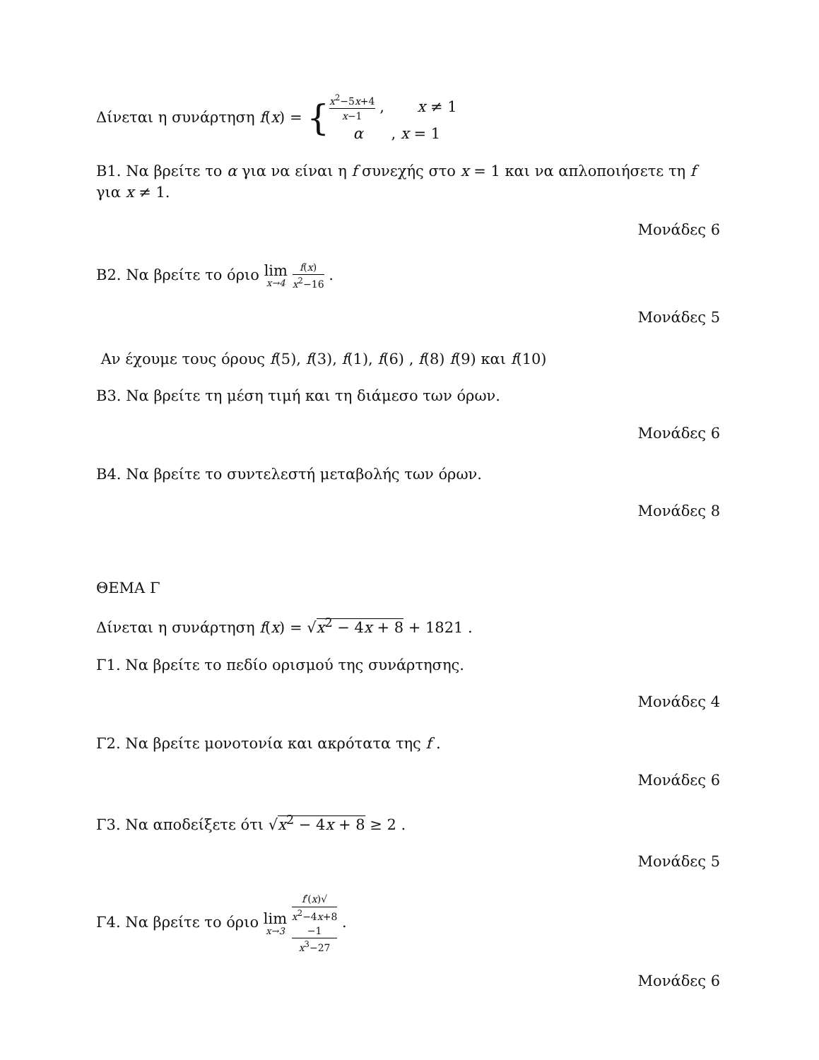Δίνεται η συνάρτηση f(x) = {x<sup>2</sup>−5x+4 x−1 , x ≠ 1 α , x = 1
Β1. Να βρείτε το α για να είναι η f συνεχής στο x = 1 και να απλοποιήσετε τη f για x ≠ 1.
Μονάδες 6
Β2. Να βρείτε το όριο lim x→4 f(x) x<sup>2</sup>−16 .
Μονάδες 5
Αν έχουμε τους όρους f(5), f(3), f(1), f(6) , f(8) f(9) και f(10)
Β3. Να βρείτε τη μέση τιμή και τη διάμεσο των όρων.
Μονάδες 6
Β4. Να βρείτε το συντελεστή μεταβολής των όρων.
Μονάδες 8
ΘΕΜΑ Γ
Δίνεται η συνάρτηση f(x) = √x<sup>2</sup> − 4x + 8 + 1821 .
Γ1. Να βρείτε το πεδίο ορισμού της συνάρτησης.
Μονάδες 4
Γ2. Να βρείτε μονοτονία και ακρότατα της f .
Μονάδες 6
Γ3. Να αποδείξετε ότι √x<sup>2</sup> − 4x + 8 ≥ 2 .
Μονάδες 5
Γ4. Να βρείτε το όριο lim x→3 f′(x)√
x<sup>2</sup>−4x+8
−1 x<sup>3</sup>−27 .
Μονάδες 6